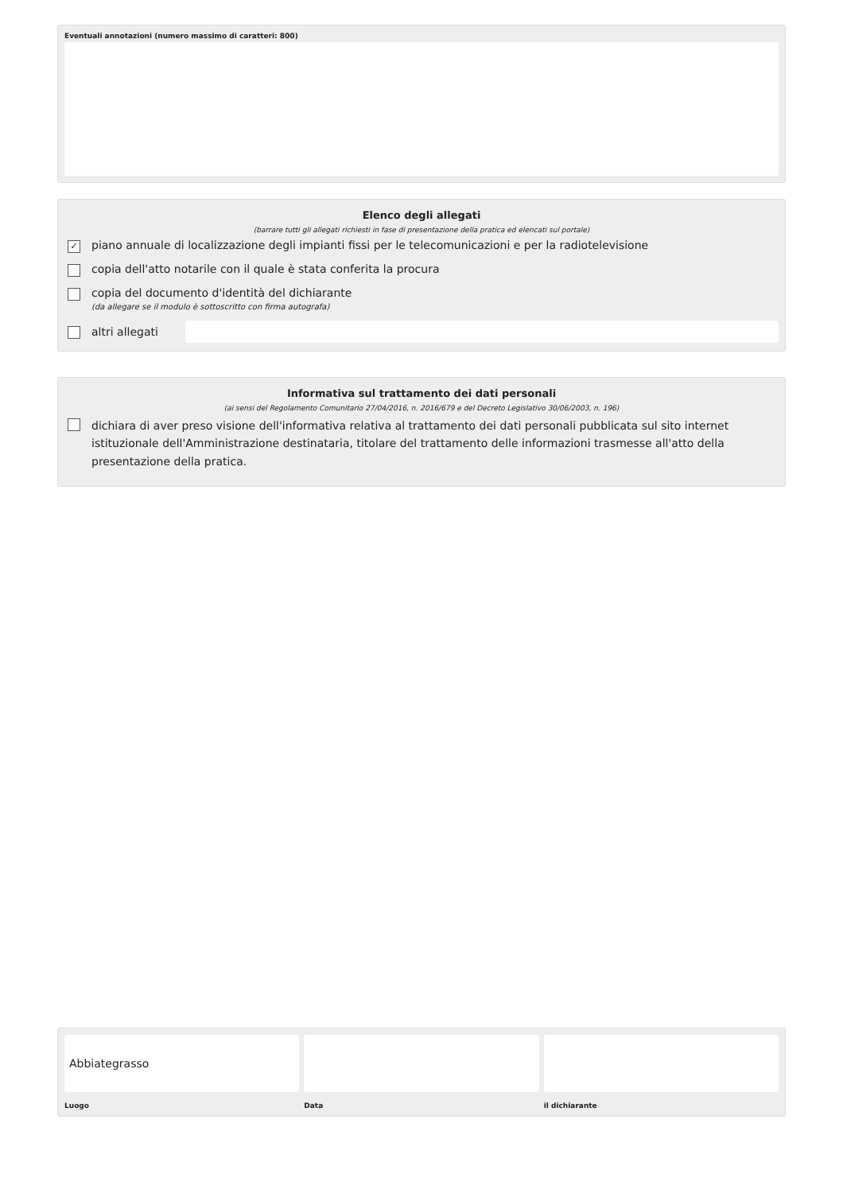Eventuali annotazioni (numero massimo di caratteri: 800)
Elenco degli allegati
(barrare tutti gli allegati richiesti in fase di presentazione della pratica ed elencati sul portale)
✓
piano annuale di localizzazione degli impianti fissi per le telecomunicazioni e per la radiotelevisione
copia dell'atto notarile con il quale è stata conferita la procura
copia del documento d'identità del dichiarante
(da allegare se il modulo è sottoscritto con firma autografa)
altri allegati
Informativa sul trattamento dei dati personali
(ai sensi del Regolamento Comunitario 27/04/2016, n. 2016/679 e del Decreto Legislativo 30/06/2003, n. 196)
dichiara di aver preso visione dell'informativa relativa al trattamento dei dati personali pubblicata sul sito internet istituzionale dell'Amministrazione destinataria, titolare del trattamento delle informazioni trasmesse all'atto della presentazione della pratica.
Abbiategrasso
Luogo
Data il dichiarante